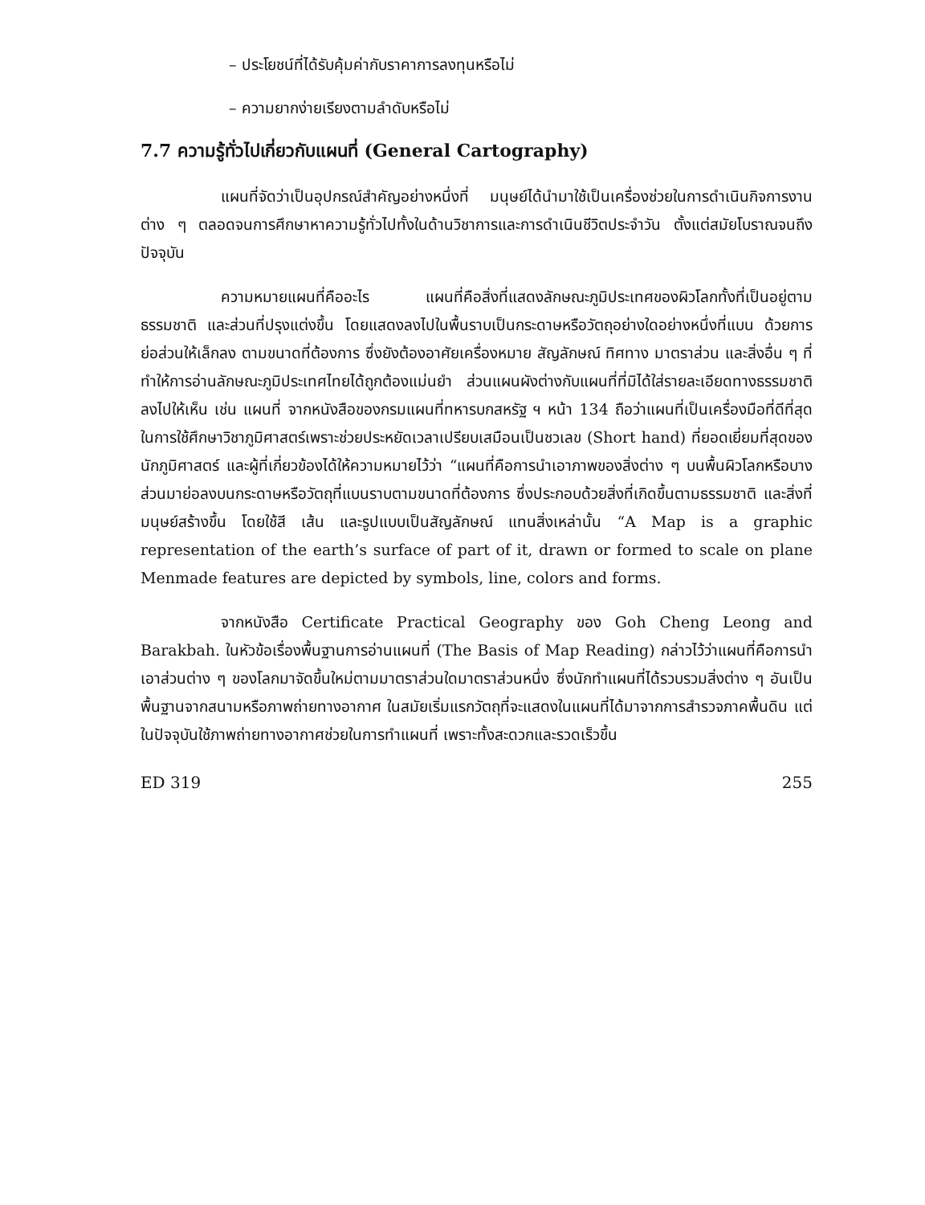– ประโยชน์ที่ได้รับคุ้มค่ากับราคาการลงทุนหรือไม่
– ความยากง่ายเรียงตามลำดับหรือไม่
7.7 ความรู้ทั่วไปเกี่ยวกับแผนที่ (General Cartography)
แผนที่จัดว่าเป็นอุปกรณ์สำคัญอย่างหนึ่งที่ มนุษย์ได้นำมาใช้เป็นเครื่องช่วยในการดำเนินกิจการงานต่าง ๆ ตลอดจนการศึกษาหาความรู้ทั่วไปทั้งในด้านวิชาการและการดำเนินชีวิตประจำวัน ตั้งแต่สมัยโบราณจนถึงปัจจุบัน
ความหมายแผนที่คืออะไร แผนที่คือสิ่งที่แสดงลักษณะภูมิประเทศของผิวโลกทั้งที่เป็นอยู่ตามธรรมชาติ และส่วนที่ปรุงแต่งขึ้น โดยแสดงลงไปในพื้นราบเป็นกระดาษหรือวัตถุอย่างใดอย่างหนึ่งที่แบน ด้วยการย่อส่วนให้เล็กลง ตามขนาดที่ต้องการ ซึ่งยังต้องอาศัยเครื่องหมาย สัญลักษณ์ ทิศทาง มาตราส่วน และสิ่งอื่น ๆ ที่ทำให้การอ่านลักษณะภูมิประเทศไทยได้ถูกต้องแม่นยำ ส่วนแผนผังต่างกับแผนที่ที่มิได้ใส่รายละเอียดทางธรรมชาติลงไปให้เห็น เช่น แผนที่ จากหนังสือของกรมแผนที่ทหารบกสหรัฐ ฯ หน้า 134 ถือว่าแผนที่เป็นเครื่องมือที่ดีที่สุดในการใช้ศึกษาวิชาภูมิศาสตร์เพราะช่วยประหยัดเวลาเปรียบเสมือนเป็นชวเลข (Short hand) ที่ยอดเยี่ยมที่สุดของนักภูมิศาสตร์ และผู้ที่เกี่ยวข้องได้ให้ความหมายไว้ว่า “แผนที่คือการนำเอาภาพของสิ่งต่าง ๆ บนพื้นผิวโลกหรือบางส่วนมาย่อลงบนกระดาษหรือวัตถุที่แบนราบตามขนาดที่ต้องการ ซึ่งประกอบด้วยสิ่งที่เกิดขึ้นตามธรรมชาติ และสิ่งที่มนุษย์สร้างขึ้น โดยใช้สี เส้น และรูปแบบเป็นสัญลักษณ์ แทนสิ่งเหล่านั้น “A Map is a graphic representation of the earth’s surface of part of it, drawn or formed to scale on plane Menmade features are depicted by symbols, line, colors and forms.
จากหนังสือ Certificate Practical Geography ของ Goh Cheng Leong and Barakbah. ในหัวข้อเรื่องพื้นฐานการอ่านแผนที่ (The Basis of Map Reading) กล่าวไว้ว่าแผนที่คือการนำเอาส่วนต่าง ๆ ของโลกมาจัดขึ้นใหม่ตามมาตราส่วนใดมาตราส่วนหนึ่ง ซึ่งนักทำแผนที่ได้รวบรวมสิ่งต่าง ๆ อันเป็นพื้นฐานจากสนามหรือภาพถ่ายทางอากาศ ในสมัยเริ่มแรกวัตถุที่จะแสดงในแผนที่ได้มาจากการสำรวจภาคพื้นดิน แต่ในปัจจุบันใช้ภาพถ่ายทางอากาศช่วยในการทำแผนที่ เพราะทั้งสะดวกและรวดเร็วขึ้น
ED 319 255